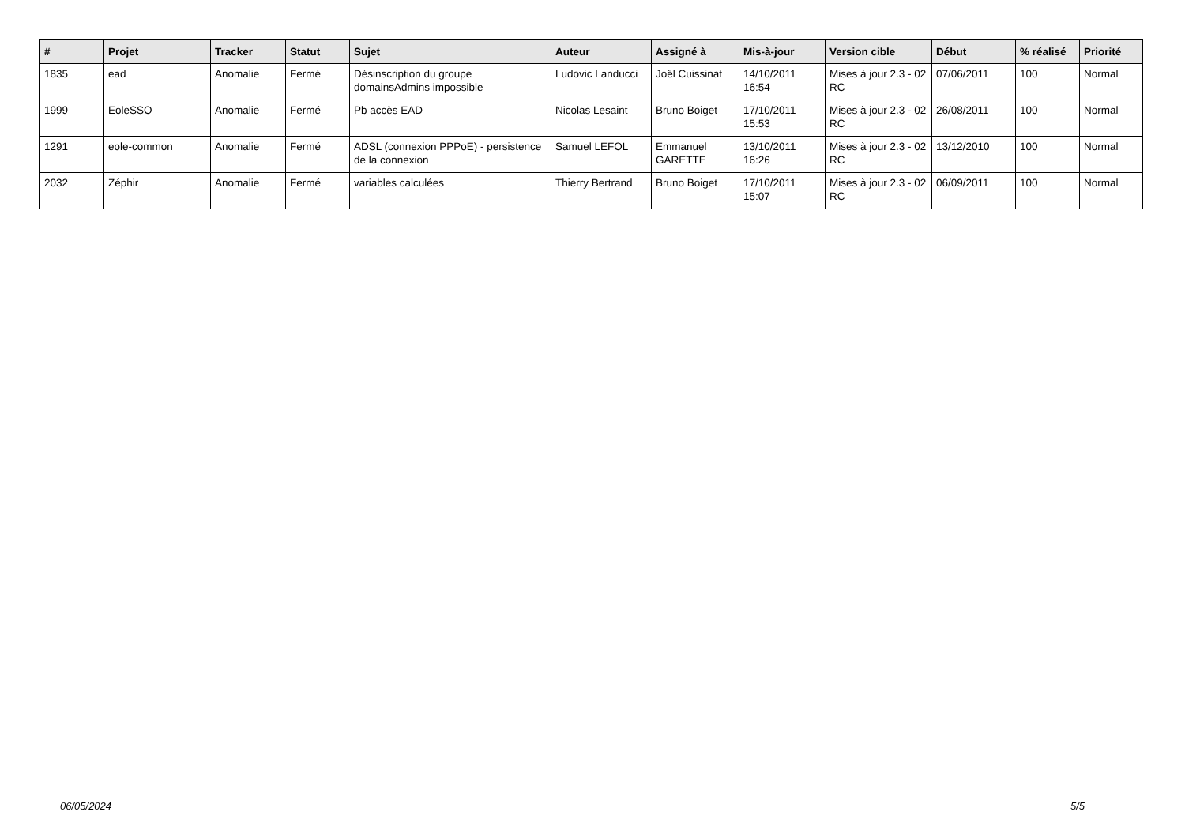| # | Projet | Tracker | Statut | Sujet | Auteur | Assigné à | Mis-à-jour | Version cible | Début | % réalisé | Priorité |
| --- | --- | --- | --- | --- | --- | --- | --- | --- | --- | --- | --- |
| 1835 | ead | Anomalie | Fermé | Désinscription du groupe domainsAdmins impossible | Ludovic Landucci | Joël Cuissinat | 14/10/2011 16:54 | Mises à jour 2.3 - 02 RC | 07/06/2011 | 100 | Normal |
| 1999 | EoleSSO | Anomalie | Fermé | Pb accès EAD | Nicolas Lesaint | Bruno Boiget | 17/10/2011 15:53 | Mises à jour 2.3 - 02 RC | 26/08/2011 | 100 | Normal |
| 1291 | eole-common | Anomalie | Fermé | ADSL (connexion PPPoE) - persistence de la connexion | Samuel LEFOL | Emmanuel GARETTE | 13/10/2011 16:26 | Mises à jour 2.3 - 02 RC | 13/12/2010 | 100 | Normal |
| 2032 | Zéphir | Anomalie | Fermé | variables calculées | Thierry Bertrand | Bruno Boiget | 17/10/2011 15:07 | Mises à jour 2.3 - 02 RC | 06/09/2011 | 100 | Normal |
06/05/2024 5/5